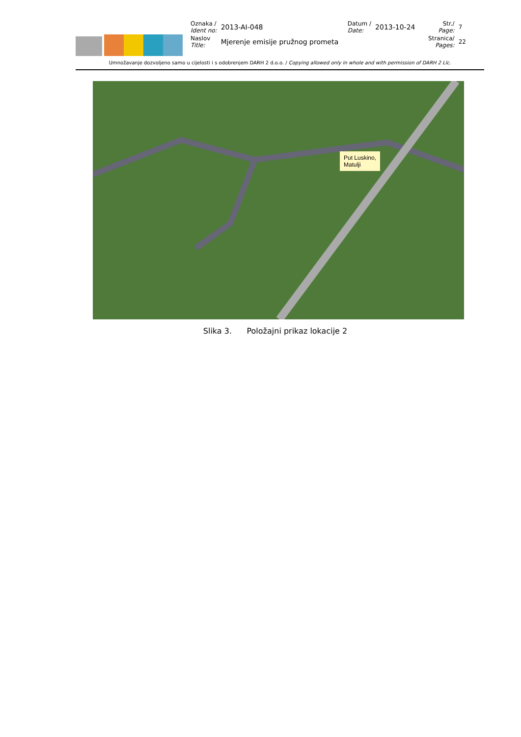| Oznaka / Ident no: | 2013-AI-048 | Datum / Date: | 2013-10-24 | Str./ Page: | 7 |
| Naslov Title: | Mjerenje emisije pružnog prometa | | | Stranica/ Pages: | 22 |
Umnožavanje dozvoljeno samo u cijelosti i s odobrenjem DARH 2 d.o.o. / Copying allowed only in whole and with permission of DARH 2 Llc.
Put Luskino,
Matulji
Slika 3. Položajni prikaz lokacije 2